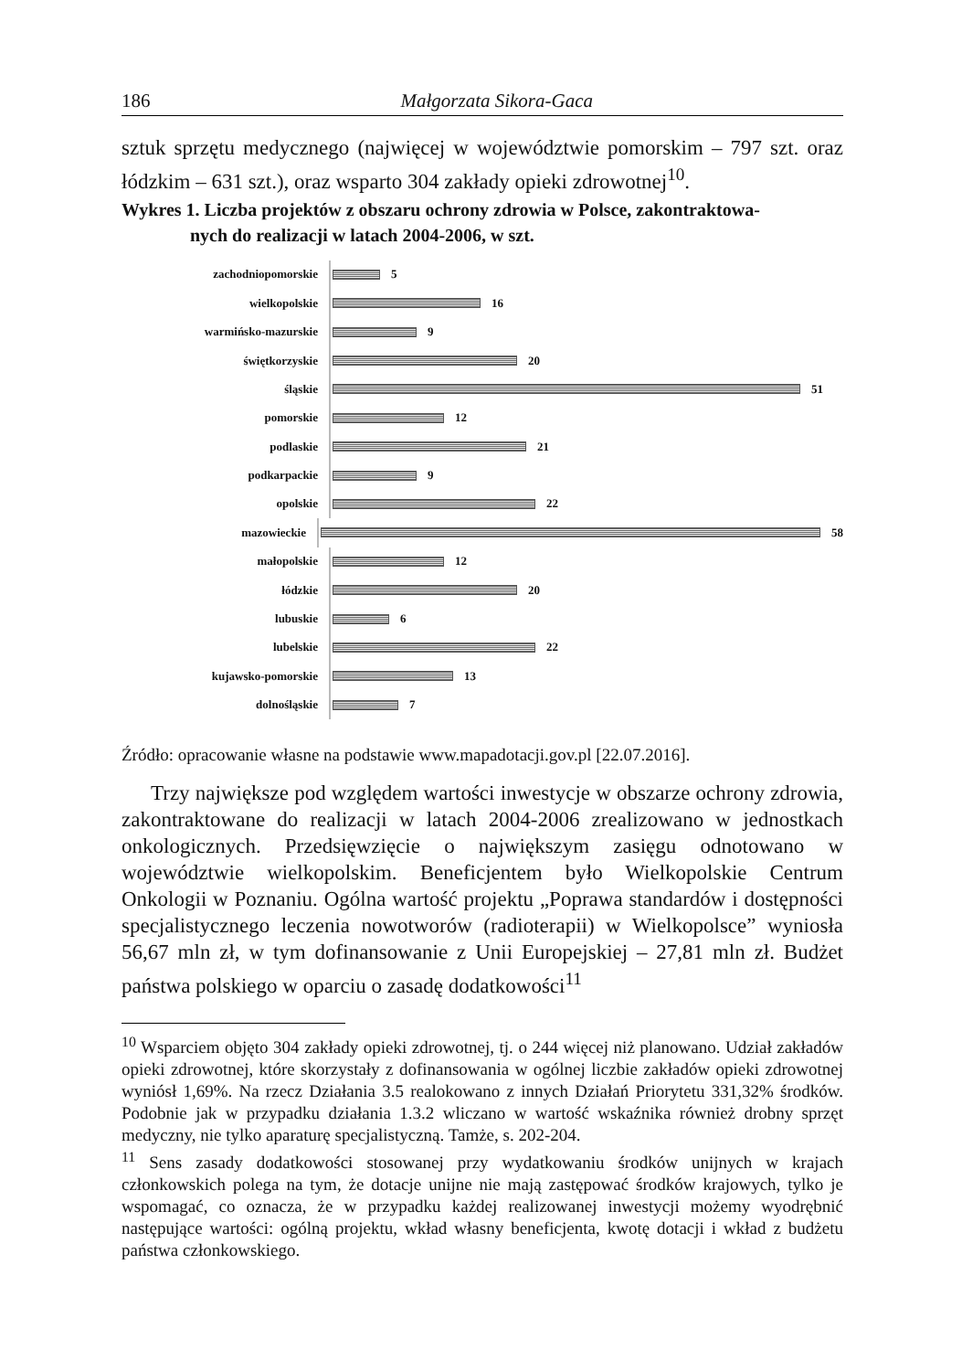186 Małgorzata Sikora-Gaca
sztuk sprzętu medycznego (najwięcej w województwie pomorskim – 797 szt. oraz łódzkim – 631 szt.), oraz wsparto 304 zakłady opieki zdrowotnej<sup>10</sup>.
Wykres 1. Liczba projektów z obszaru ochrony zdrowia w Polsce, zakontraktowa-
nych do realizacji w latach 2004-2006, w szt.
zachodniopomorskie
5
wielkopolskie
16
warmińsko-mazurskie
9
świętkorzyskie
20
śląskie
51
pomorskie
12
podlaskie
21
podkarpackie
9
opolskie
22
mazowieckie
58
małopolskie
12
łódzkie
20
lubuskie
6
lubelskie
22
kujawsko-pomorskie
13
dolnośląskie
7
Źródło: opracowanie własne na podstawie www.mapadotacji.gov.pl [22.07.2016].
Trzy największe pod względem wartości inwestycje w obszarze ochrony zdrowia, zakontraktowane do realizacji w latach 2004-2006 zrealizowano w jednostkach onkologicznych. Przedsięwzięcie o największym zasięgu odnotowano w województwie wielkopolskim. Beneficjentem było Wielkopolskie Centrum Onkologii w Poznaniu. Ogólna wartość projektu „Poprawa standardów i dostępności specjalistycznego leczenia nowotworów (radioterapii) w Wielkopolsce” wyniosła 56,67 mln zł, w tym dofinansowanie z Unii Europejskiej – 27,81 mln zł. Budżet państwa polskiego w oparciu o zasadę dodatkowości<sup>11</sup>
<sup>10</sup> Wsparciem objęto 304 zakłady opieki zdrowotnej, tj. o 244 więcej niż planowano. Udział zakładów opieki zdrowotnej, które skorzystały z dofinansowania w ogólnej liczbie zakładów opieki zdrowotnej wyniósł 1,69%. Na rzecz Działania 3.5 realokowano z innych Działań Priorytetu 331,32% środków. Podobnie jak w przypadku działania 1.3.2 wliczano w wartość wskaźnika również drobny sprzęt medyczny, nie tylko aparaturę specjalistyczną. Tamże, s. 202-204.
<sup>11</sup> Sens zasady dodatkowości stosowanej przy wydatkowaniu środków unijnych w krajach członkowskich polega na tym, że dotacje unijne nie mają zastępować środków krajowych, tylko je wspomagać, co oznacza, że w przypadku każdej realizowanej inwestycji możemy wyodrębnić następujące wartości: ogólną projektu, wkład własny beneficjenta, kwotę dotacji i wkład z budżetu państwa członkowskiego.